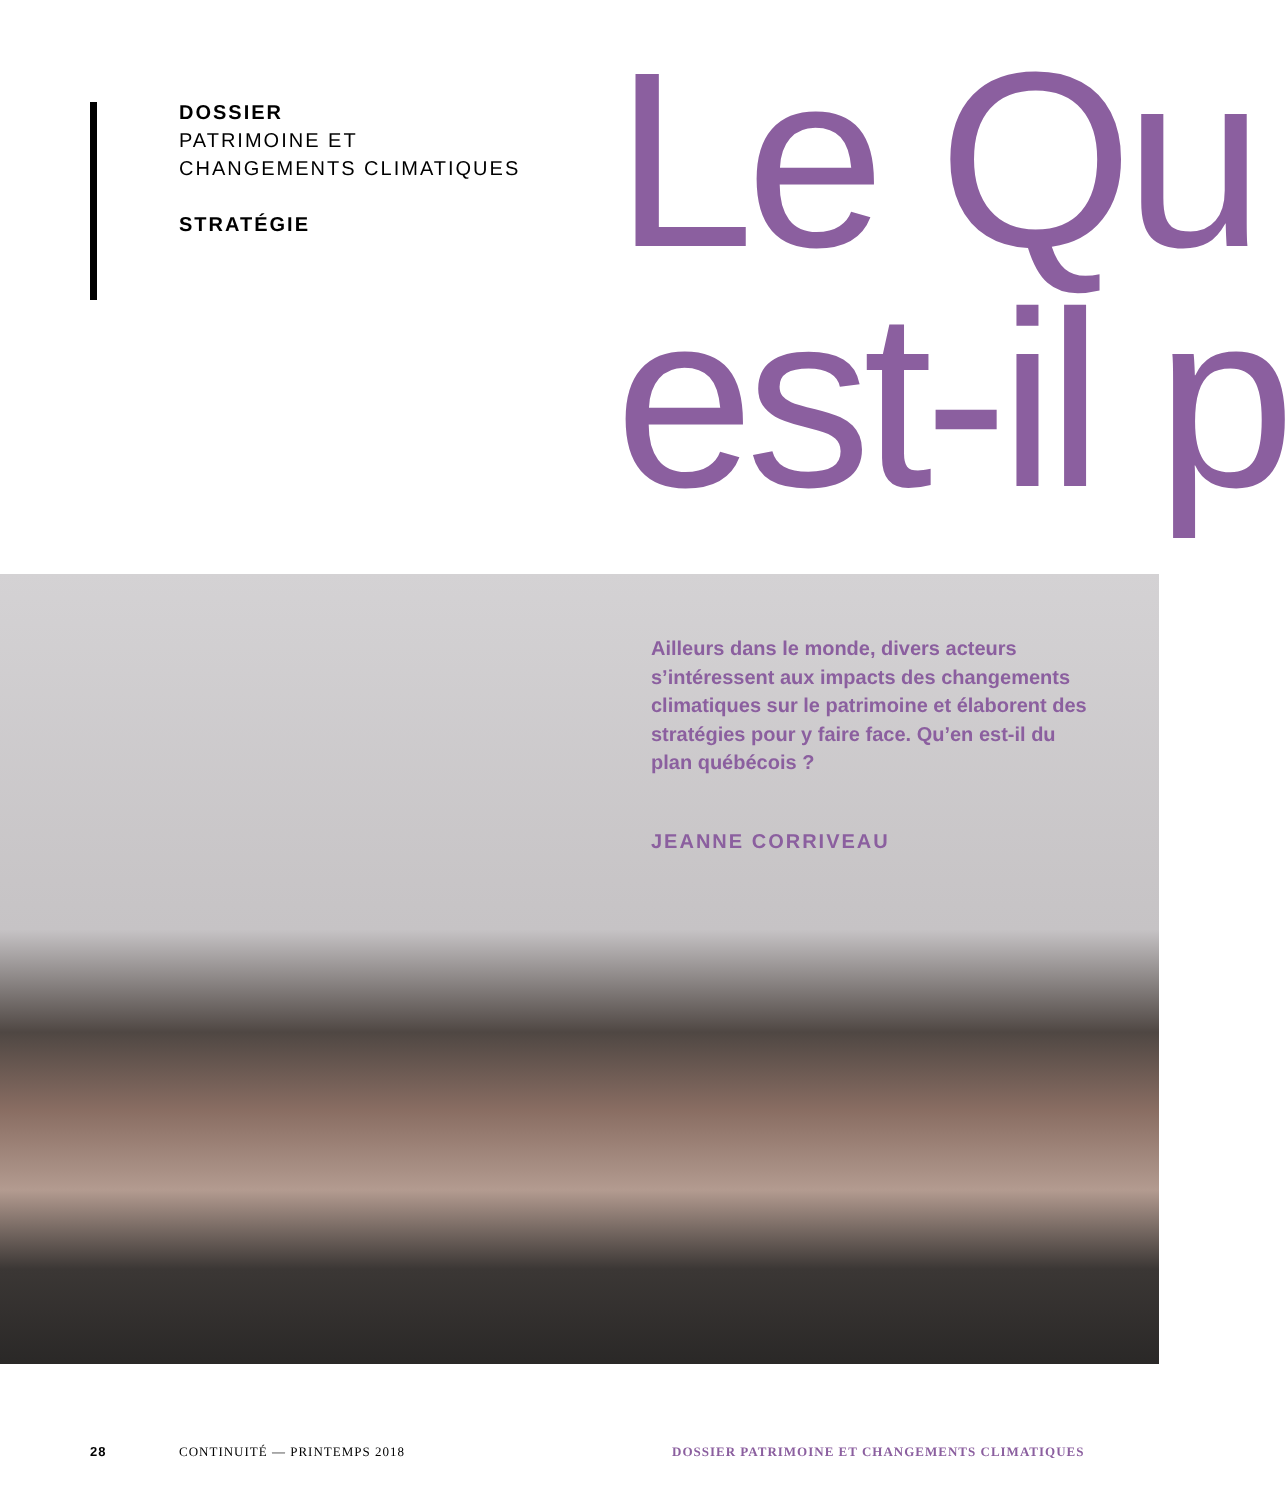DOSSIER
PATRIMOINE ET
CHANGEMENTS CLIMATIQUES
STRATÉGIE
Le Qu
est-il p
Ailleurs dans le monde, divers acteurs s’intéressent aux impacts des changements climatiques sur le patrimoine et élaborent des stratégies pour y faire face. Qu’en est-il du plan québécois ?
JEANNE CORRIVEAU
28 CONTINUITÉ — PRINTEMPS 2018 DOSSIER PATRIMOINE ET CHANGEMENTS CLIMATIQUES